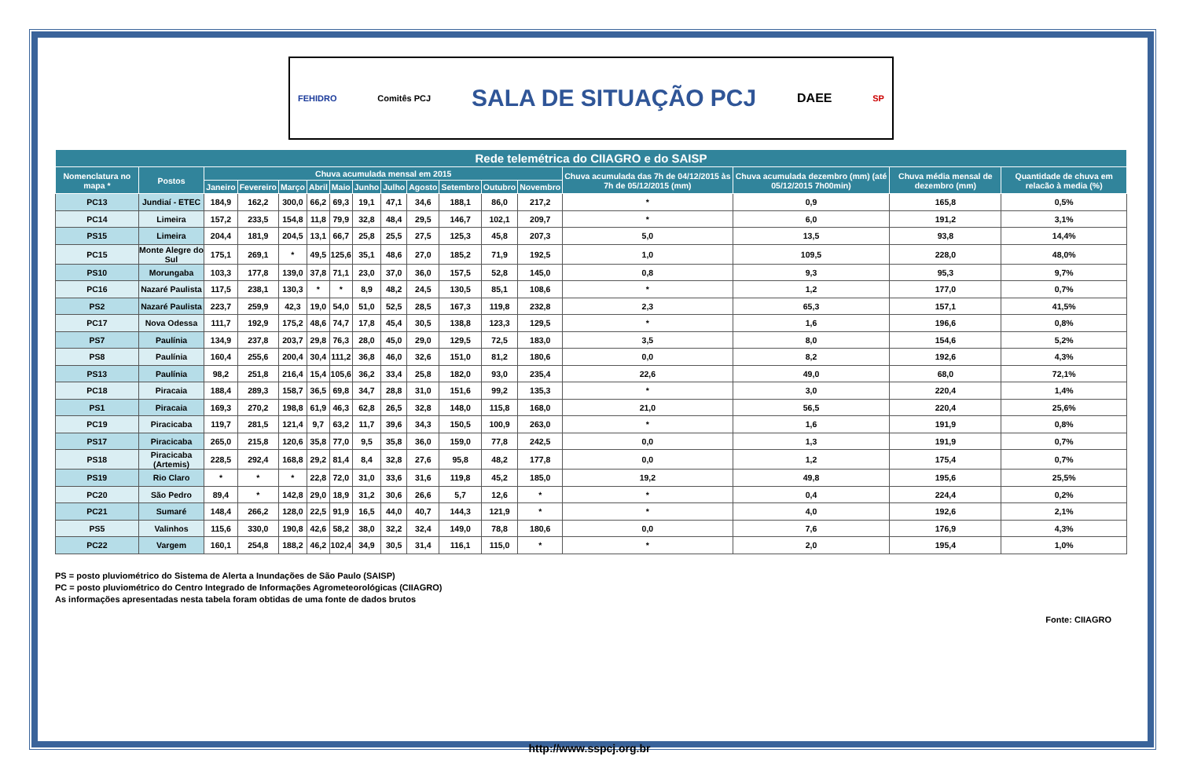FEHIDRO Comitês PCJ SALA DE SITUAÇÃO PCJ DAEE SP
| Rede telemétrica do CIIAGRO e do SAISP | | | | | | | | | | | | | | | | |
| --- | --- | --- | --- | --- | --- | --- | --- | --- | --- | --- | --- | --- | --- | --- | --- | --- |
| Nomenclatura no mapa * | Postos | Chuva acumulada mensal em 2015 | | | | | | | | | | | Chuva acumulada das 7h de 04/12/2015 às 7h de 05/12/2015 (mm) | Chuva acumulada dezembro (mm) (até 05/12/2015 7h00min) | Chuva média mensal de dezembro (mm) | Quantidade de chuva em relacão à media (%) |
| | | Janeiro | Fevereiro | Março | Abril | Maio | Junho | Julho | Agosto | Setembro | Outubro | Novembro | | | | |
| PC13 | Jundiaí - ETEC | 184,9 | 162,2 | 300,0 | 66,2 | 69,3 | 19,1 | 47,1 | 34,6 | 188,1 | 86,0 | 217,2 | * | 0,9 | 165,8 | 0,5% |
| PC14 | Limeira | 157,2 | 233,5 | 154,8 | 11,8 | 79,9 | 32,8 | 48,4 | 29,5 | 146,7 | 102,1 | 209,7 | * | 6,0 | 191,2 | 3,1% |
| PS15 | Limeira | 204,4 | 181,9 | 204,5 | 13,1 | 66,7 | 25,8 | 25,5 | 27,5 | 125,3 | 45,8 | 207,3 | 5,0 | 13,5 | 93,8 | 14,4% |
| PC15 | Monte Alegre do Sul | 175,1 | 269,1 | * | 49,5 | 125,6 | 35,1 | 48,6 | 27,0 | 185,2 | 71,9 | 192,5 | 1,0 | 109,5 | 228,0 | 48,0% |
| PS10 | Morungaba | 103,3 | 177,8 | 139,0 | 37,8 | 71,1 | 23,0 | 37,0 | 36,0 | 157,5 | 52,8 | 145,0 | 0,8 | 9,3 | 95,3 | 9,7% |
| PC16 | Nazaré Paulista | 117,5 | 238,1 | 130,3 | * | * | 8,9 | 48,2 | 24,5 | 130,5 | 85,1 | 108,6 | * | 1,2 | 177,0 | 0,7% |
| PS2 | Nazaré Paulista | 223,7 | 259,9 | 42,3 | 19,0 | 54,0 | 51,0 | 52,5 | 28,5 | 167,3 | 119,8 | 232,8 | 2,3 | 65,3 | 157,1 | 41,5% |
| PC17 | Nova Odessa | 111,7 | 192,9 | 175,2 | 48,6 | 74,7 | 17,8 | 45,4 | 30,5 | 138,8 | 123,3 | 129,5 | * | 1,6 | 196,6 | 0,8% |
| PS7 | Paulínia | 134,9 | 237,8 | 203,7 | 29,8 | 76,3 | 28,0 | 45,0 | 29,0 | 129,5 | 72,5 | 183,0 | 3,5 | 8,0 | 154,6 | 5,2% |
| PS8 | Paulínia | 160,4 | 255,6 | 200,4 | 30,4 | 111,2 | 36,8 | 46,0 | 32,6 | 151,0 | 81,2 | 180,6 | 0,0 | 8,2 | 192,6 | 4,3% |
| PS13 | Paulínia | 98,2 | 251,8 | 216,4 | 15,4 | 105,6 | 36,2 | 33,4 | 25,8 | 182,0 | 93,0 | 235,4 | 22,6 | 49,0 | 68,0 | 72,1% |
| PC18 | Piracaia | 188,4 | 289,3 | 158,7 | 36,5 | 69,8 | 34,7 | 28,8 | 31,0 | 151,6 | 99,2 | 135,3 | * | 3,0 | 220,4 | 1,4% |
| PS1 | Piracaia | 169,3 | 270,2 | 198,8 | 61,9 | 46,3 | 62,8 | 26,5 | 32,8 | 148,0 | 115,8 | 168,0 | 21,0 | 56,5 | 220,4 | 25,6% |
| PC19 | Piracicaba | 119,7 | 281,5 | 121,4 | 9,7 | 63,2 | 11,7 | 39,6 | 34,3 | 150,5 | 100,9 | 263,0 | * | 1,6 | 191,9 | 0,8% |
| PS17 | Piracicaba | 265,0 | 215,8 | 120,6 | 35,8 | 77,0 | 9,5 | 35,8 | 36,0 | 159,0 | 77,8 | 242,5 | 0,0 | 1,3 | 191,9 | 0,7% |
| PS18 | Piracicaba (Artemis) | 228,5 | 292,4 | 168,8 | 29,2 | 81,4 | 8,4 | 32,8 | 27,6 | 95,8 | 48,2 | 177,8 | 0,0 | 1,2 | 175,4 | 0,7% |
| PS19 | Rio Claro | * | * | * | 22,8 | 72,0 | 31,0 | 33,6 | 31,6 | 119,8 | 45,2 | 185,0 | 19,2 | 49,8 | 195,6 | 25,5% |
| PC20 | São Pedro | 89,4 | * | 142,8 | 29,0 | 18,9 | 31,2 | 30,6 | 26,6 | 5,7 | 12,6 | * | * | 0,4 | 224,4 | 0,2% |
| PC21 | Sumaré | 148,4 | 266,2 | 128,0 | 22,5 | 91,9 | 16,5 | 44,0 | 40,7 | 144,3 | 121,9 | * | * | 4,0 | 192,6 | 2,1% |
| PS5 | Valinhos | 115,6 | 330,0 | 190,8 | 42,6 | 58,2 | 38,0 | 32,2 | 32,4 | 149,0 | 78,8 | 180,6 | 0,0 | 7,6 | 176,9 | 4,3% |
| PC22 | Vargem | 160,1 | 254,8 | 188,2 | 46,2 | 102,4 | 34,9 | 30,5 | 31,4 | 116,1 | 115,0 | * | * | 2,0 | 195,4 | 1,0% |
PS = posto pluviométrico do Sistema de Alerta a Inundações de São Paulo (SAISP)
PC = posto pluviométrico do Centro Integrado de Informações Agrometeorológicas (CIIAGRO)
As informações apresentadas nesta tabela foram obtidas de uma fonte de dados brutos
Fonte: CIIAGRO
http://www.sspcj.org.br